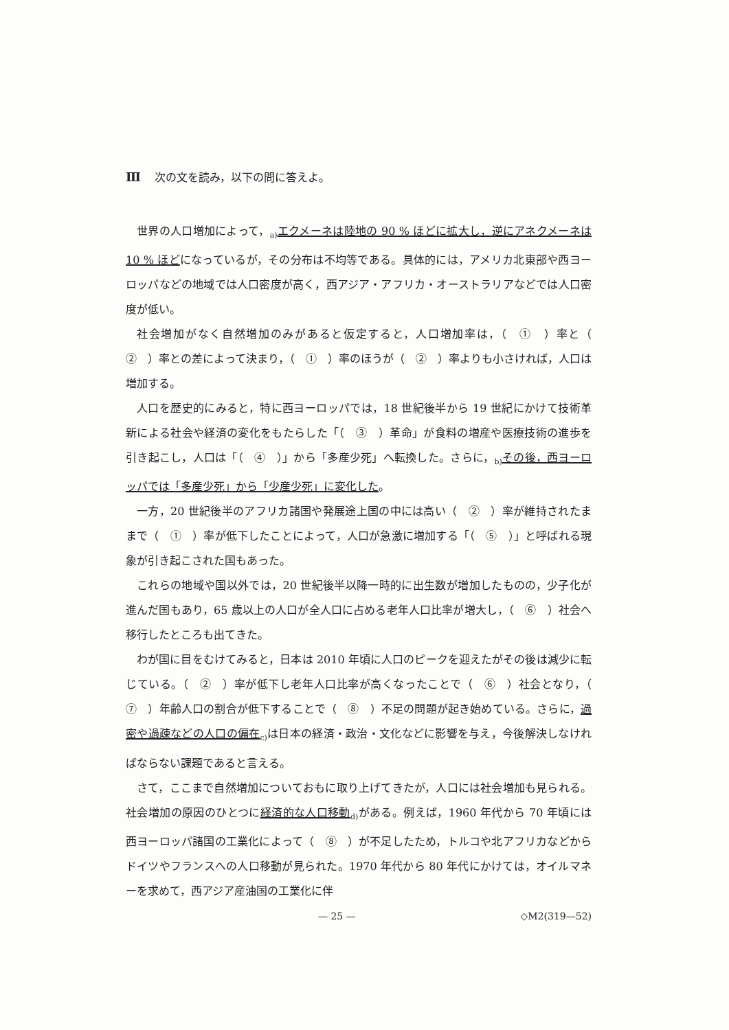Ⅲ 次の文を読み，以下の問に答えよ。
世界の人口増加によって，<sub>a)</sub>エクメーネは陸地の 90 % ほどに拡大し，逆にアネクメーネは 10 % ほどになっているが，その分布は不均等である。具体的には，アメリカ北東部や西ヨーロッパなどの地域では人口密度が高く，西アジア・アフリカ・オーストラリアなどでは人口密度が低い。
社会増加がなく自然増加のみがあると仮定すると，人口増加率は，（　①　）率と（　②　）率との差によって決まり，（　①　）率のほうが（　②　）率よりも小さければ，人口は増加する。
人口を歴史的にみると，特に西ヨーロッパでは，18 世紀後半から 19 世紀にかけて技術革新による社会や経済の変化をもたらした「（　③　）革命」が食料の増産や医療技術の進歩を引き起こし，人口は「（　④　）」から「多産少死」へ転換した。さらに，<sub>b)</sub>その後，西ヨーロッパでは「多産少死」から「少産少死」に変化した。
一方，20 世紀後半のアフリカ諸国や発展途上国の中には高い（　②　）率が維持されたままで（　①　）率が低下したことによって，人口が急激に増加する「（　⑤　）」と呼ばれる現象が引き起こされた国もあった。
これらの地域や国以外では，20 世紀後半以降一時的に出生数が増加したものの，少子化が進んだ国もあり，65 歳以上の人口が全人口に占める老年人口比率が増大し，（　⑥　）社会へ移行したところも出てきた。
わが国に目をむけてみると，日本は 2010 年頃に人口のピークを迎えたがその後は減少に転じている。（　②　）率が低下し老年人口比率が高くなったことで（　⑥　）社会となり，（　⑦　）年齢人口の割合が低下することで（　⑧　）不足の問題が起き始めている。さらに，過密や過疎などの人口の偏在<sub>c)</sub>は日本の経済・政治・文化などに影響を与え，今後解決しなければならない課題であると言える。
さて，ここまで自然増加についておもに取り上げてきたが，人口には社会増加も見られる。社会増加の原因のひとつに経済的な人口移動<sub>d)</sub>がある。例えば，1960 年代から 70 年頃には西ヨーロッパ諸国の工業化によって（　⑧　）が不足したため，トルコや北アフリカなどからドイツやフランスへの人口移動が見られた。1970 年代から 80 年代にかけては，オイルマネーを求めて，西アジア産油国の工業化に伴
— 25 — ◇M2(319—52)